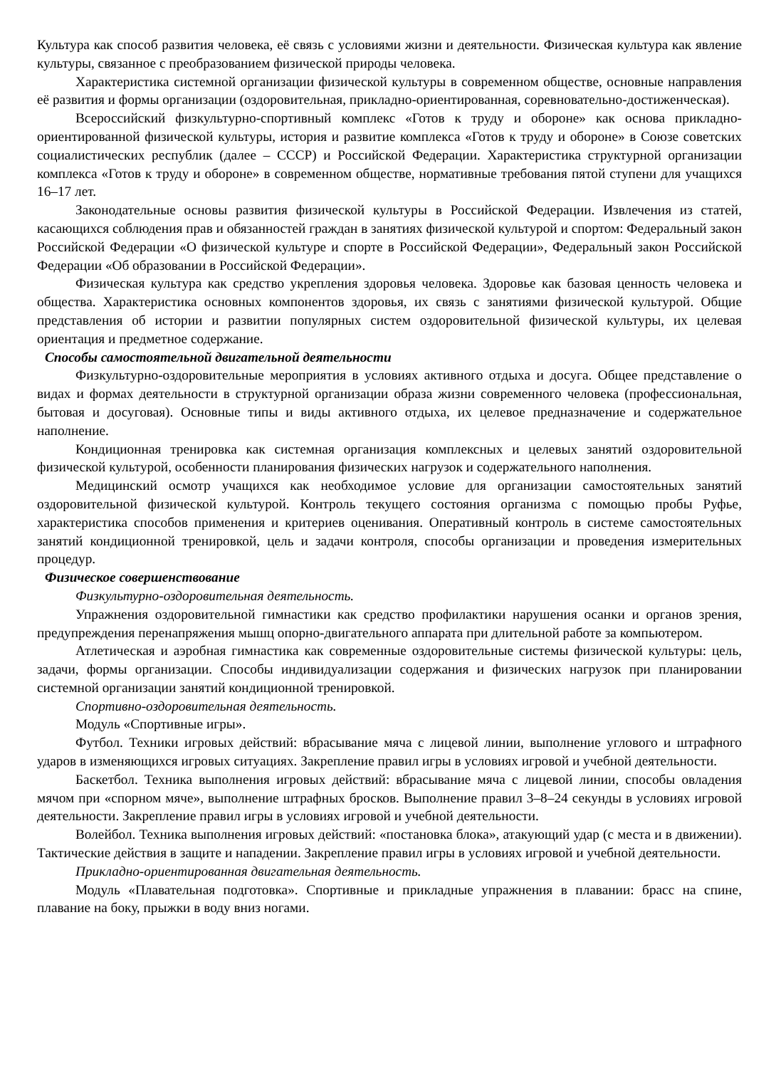Культура как способ развития человека, её связь с условиями жизни и деятельности. Физическая культура как явление культуры, связанное с преобразованием физической природы человека.
Характеристика системной организации физической культуры в современном обществе, основные направления её развития и формы организации (оздоровительная, прикладно-ориентированная, соревновательно-достиженческая).
Всероссийский физкультурно-спортивный комплекс «Готов к труду и обороне» как основа прикладно-ориентированной физической культуры, история и развитие комплекса «Готов к труду и обороне» в Союзе советских социалистических республик (далее – СССР) и Российской Федерации. Характеристика структурной организации комплекса «Готов к труду и обороне» в современном обществе, нормативные требования пятой ступени для учащихся 16–17 лет.
Законодательные основы развития физической культуры в Российской Федерации. Извлечения из статей, касающихся соблюдения прав и обязанностей граждан в занятиях физической культурой и спортом: Федеральный закон Российской Федерации «О физической культуре и спорте в Российской Федерации», Федеральный закон Российской Федерации «Об образовании в Российской Федерации».
Физическая культура как средство укрепления здоровья человека. Здоровье как базовая ценность человека и общества. Характеристика основных компонентов здоровья, их связь с занятиями физической культурой. Общие представления об истории и развитии популярных систем оздоровительной физической культуры, их целевая ориентация и предметное содержание.
Способы самостоятельной двигательной деятельности
Физкультурно-оздоровительные мероприятия в условиях активного отдыха и досуга. Общее представление о видах и формах деятельности в структурной организации образа жизни современного человека (профессиональная, бытовая и досуговая). Основные типы и виды активного отдыха, их целевое предназначение и содержательное наполнение.
Кондиционная тренировка как системная организация комплексных и целевых занятий оздоровительной физической культурой, особенности планирования физических нагрузок и содержательного наполнения.
Медицинский осмотр учащихся как необходимое условие для организации самостоятельных занятий оздоровительной физической культурой. Контроль текущего состояния организма с помощью пробы Руфье, характеристика способов применения и критериев оценивания. Оперативный контроль в системе самостоятельных занятий кондиционной тренировкой, цель и задачи контроля, способы организации и проведения измерительных процедур.
Физическое совершенствование
Физкультурно-оздоровительная деятельность.
Упражнения оздоровительной гимнастики как средство профилактики нарушения осанки и органов зрения, предупреждения перенапряжения мышц опорно-двигательного аппарата при длительной работе за компьютером.
Атлетическая и аэробная гимнастика как современные оздоровительные системы физической культуры: цель, задачи, формы организации. Способы индивидуализации содержания и физических нагрузок при планировании системной организации занятий кондиционной тренировкой.
Спортивно-оздоровительная деятельность.
Модуль «Спортивные игры».
Футбол. Техники игровых действий: вбрасывание мяча с лицевой линии, выполнение углового и штрафного ударов в изменяющихся игровых ситуациях. Закрепление правил игры в условиях игровой и учебной деятельности.
Баскетбол. Техника выполнения игровых действий: вбрасывание мяча с лицевой линии, способы овладения мячом при «спорном мяче», выполнение штрафных бросков. Выполнение правил 3–8–24 секунды в условиях игровой деятельности. Закрепление правил игры в условиях игровой и учебной деятельности.
Волейбол. Техника выполнения игровых действий: «постановка блока», атакующий удар (с места и в движении). Тактические действия в защите и нападении. Закрепление правил игры в условиях игровой и учебной деятельности.
Прикладно-ориентированная двигательная деятельность.
Модуль «Плавательная подготовка». Спортивные и прикладные упражнения в плавании: брасс на спине, плавание на боку, прыжки в воду вниз ногами.